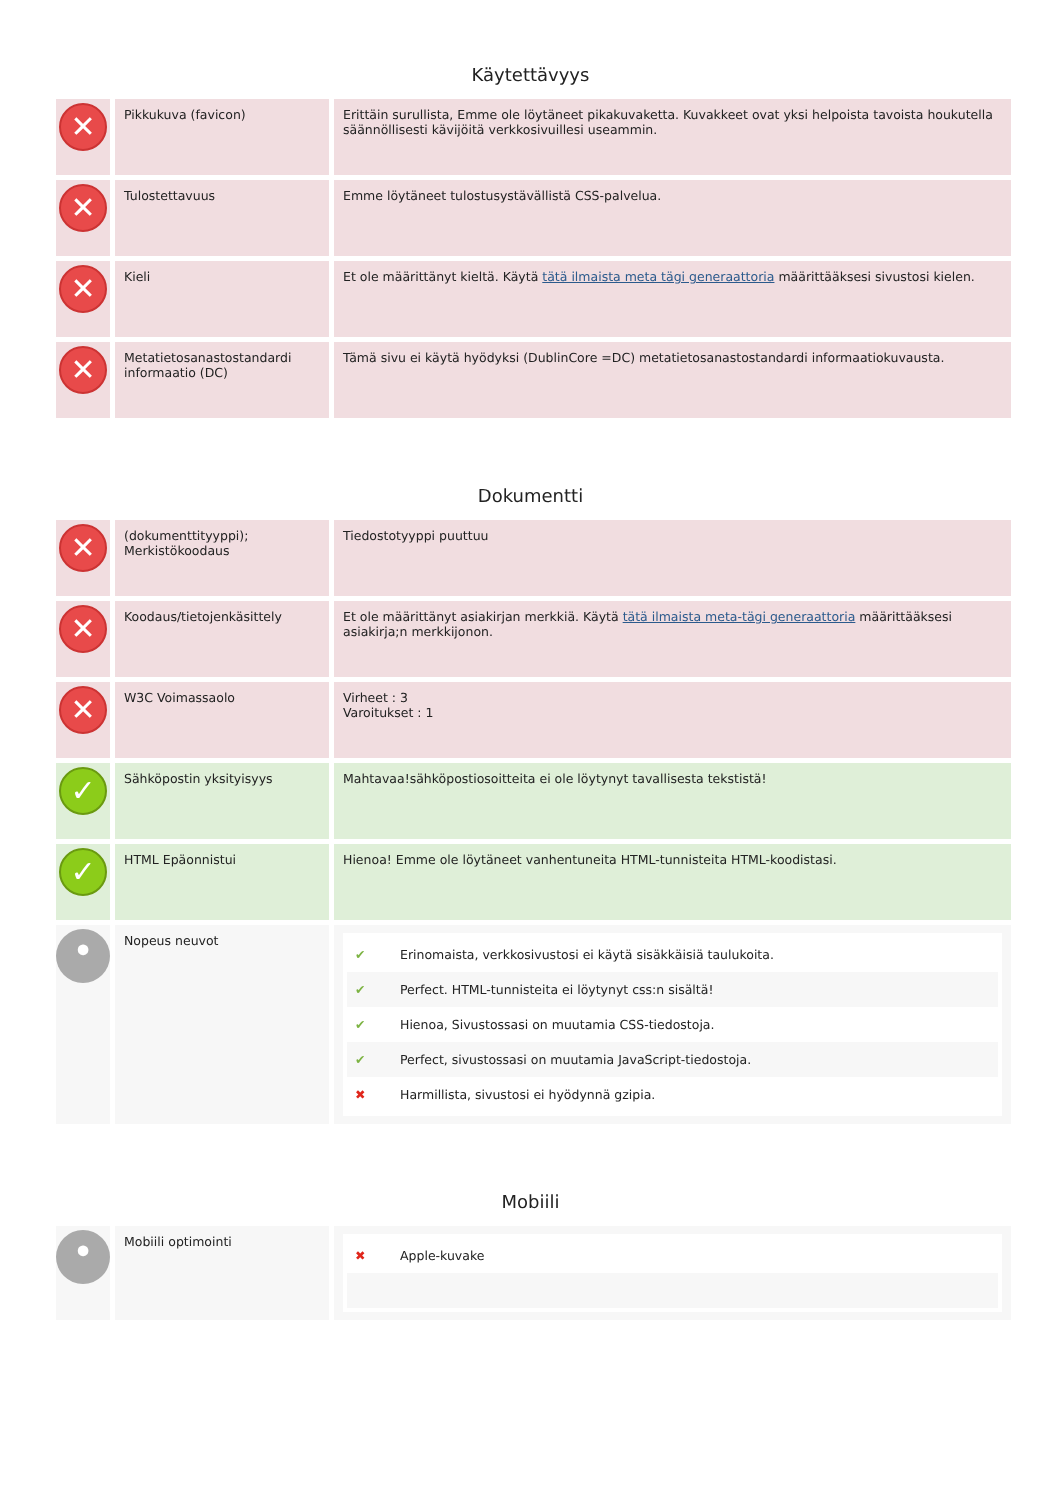Käytettävyys
| ✕ | Pikkukuva (favicon) | Erittäin surullista, Emme ole löytäneet pikakuvaketta. Kuvakkeet ovat yksi helpoista tavoista houkutella säännöllisesti kävijöitä verkkosivuillesi useammin. |
| ✕ | Tulostettavuus | Emme löytäneet tulostusystävällistä CSS-palvelua. |
| ✕ | Kieli | Et ole määrittänyt kieltä. Käytä tätä ilmaista meta tägi generaattoria määrittääksesi sivustosi kielen. |
| ✕ | Metatietosanastostandardi informaatio (DC) | Tämä sivu ei käytä hyödyksi (DublinCore =DC) metatietosanastostandardi informaatiokuvausta. |
Dokumentti
| ✕ | (dokumenttityyppi); Merkistökoodaus | Tiedostotyyppi puuttuu |
| ✕ | Koodaus/tietojenkäsittely | Et ole määrittänyt asiakirjan merkkiä. Käytä tätä ilmaista meta-tägi generaattoria määrittääksesi asiakirja;n merkkijonon. |
| ✕ | W3C Voimassaolo | Virheet : 3 Varoitukset : 1 |
| ✓ | Sähköpostin yksityisyys | Mahtavaa!sähköpostiosoitteita ei ole löytynyt tavallisesta tekstistä! |
| ✓ | HTML Epäonnistui | Hienoa! Emme ole löytäneet vanhentuneita HTML-tunnisteita HTML-koodistasi. |
| • | Nopeus neuvot | ✔ Erinomaista, verkkosivustosi ei käytä sisäkkäisiä taulukoita. ✔ Perfect. HTML-tunnisteita ei löytynyt css:n sisältä! ✔ Hienoa, Sivustossasi on muutamia CSS-tiedostoja. ✔ Perfect, sivustossasi on muutamia JavaScript-tiedostoja. ✖ Harmillista, sivustosi ei hyödynnä gzipia. |
Mobiili
| • | Mobiili optimointi | ✖ Apple-kuvake |